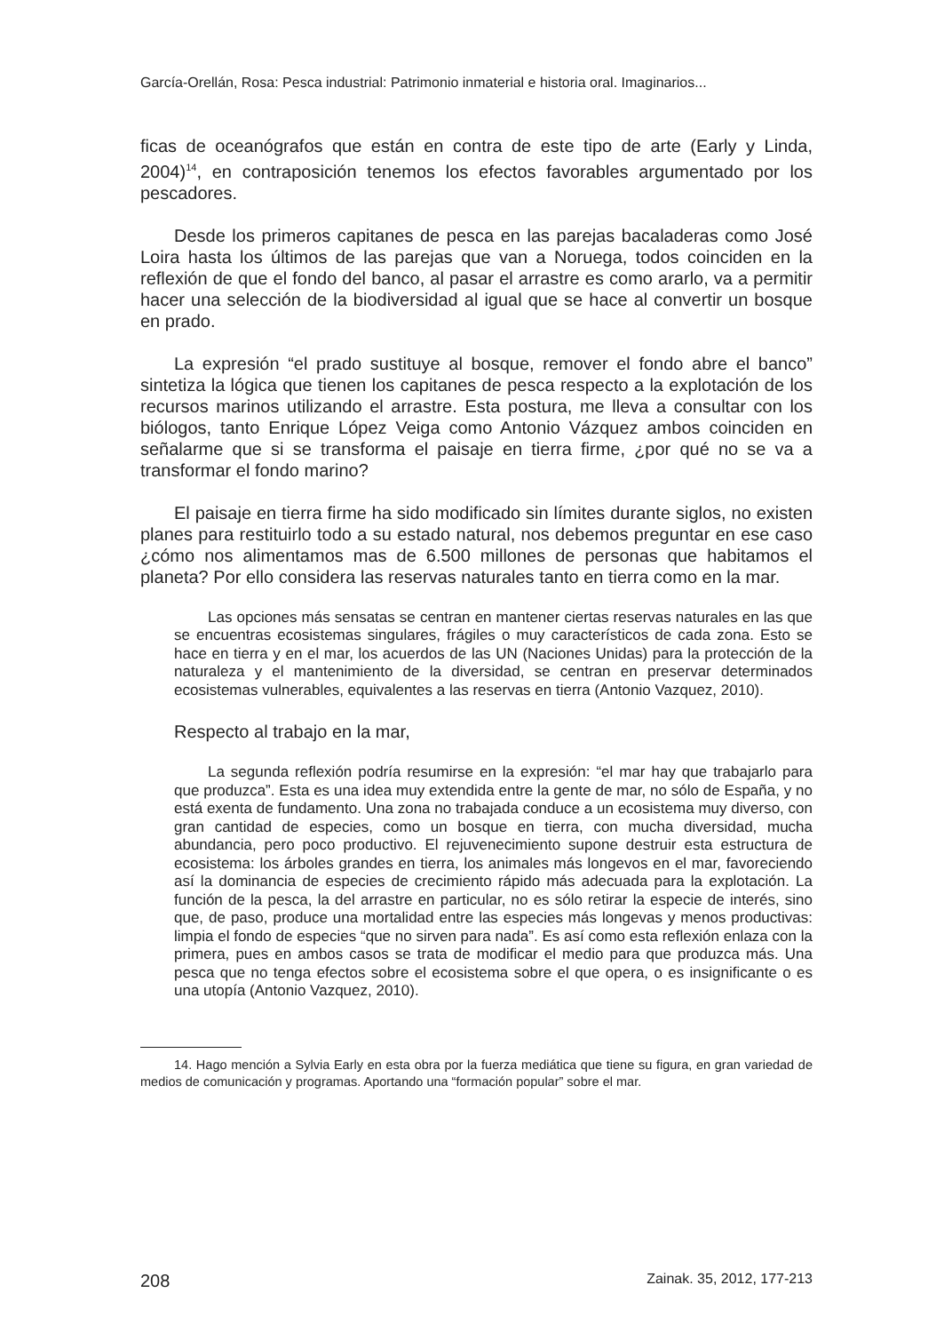García-Orellán, Rosa: Pesca industrial: Patrimonio inmaterial e historia oral. Imaginarios...
ficas de oceanógrafos que están en contra de este tipo de arte (Early y Linda, 2004)<sup>14</sup>, en contraposición tenemos los efectos favorables argumentado por los pescadores.
Desde los primeros capitanes de pesca en las parejas bacaladeras como José Loira hasta los últimos de las parejas que van a Noruega, todos coinciden en la reflexión de que el fondo del banco, al pasar el arrastre es como ararlo, va a permitir hacer una selección de la biodiversidad al igual que se hace al convertir un bosque en prado.
La expresión “el prado sustituye al bosque, remover el fondo abre el banco” sintetiza la lógica que tienen los capitanes de pesca respecto a la explotación de los recursos marinos utilizando el arrastre. Esta postura, me lleva a consultar con los biólogos, tanto Enrique López Veiga como Antonio Vázquez ambos coinciden en señalarme que si se transforma el paisaje en tierra firme, ¿por qué no se va a transformar el fondo marino?
El paisaje en tierra firme ha sido modificado sin límites durante siglos, no existen planes para restituirlo todo a su estado natural, nos debemos preguntar en ese caso ¿cómo nos alimentamos mas de 6.500 millones de personas que habitamos el planeta? Por ello considera las reservas naturales tanto en tierra como en la mar.
Las opciones más sensatas se centran en mantener ciertas reservas naturales en las que se encuentras ecosistemas singulares, frágiles o muy característicos de cada zona. Esto se hace en tierra y en el mar, los acuerdos de las UN (Naciones Unidas) para la protección de la naturaleza y el mantenimiento de la diversidad, se centran en preservar determinados ecosistemas vulnerables, equivalentes a las reservas en tierra (Antonio Vazquez, 2010).
Respecto al trabajo en la mar,
La segunda reflexión podría resumirse en la expresión: “el mar hay que trabajarlo para que produzca”. Esta es una idea muy extendida entre la gente de mar, no sólo de España, y no está exenta de fundamento. Una zona no trabajada conduce a un ecosistema muy diverso, con gran cantidad de especies, como un bosque en tierra, con mucha diversidad, mucha abundancia, pero poco productivo. El rejuvenecimiento supone destruir esta estructura de ecosistema: los árboles grandes en tierra, los animales más longevos en el mar, favoreciendo así la dominancia de especies de crecimiento rápido más adecuada para la explotación. La función de la pesca, la del arrastre en particular, no es sólo retirar la especie de interés, sino que, de paso, produce una mortalidad entre las especies más longevas y menos productivas: limpia el fondo de especies “que no sirven para nada”. Es así como esta reflexión enlaza con la primera, pues en ambos casos se trata de modificar el medio para que produzca más. Una pesca que no tenga efectos sobre el ecosistema sobre el que opera, o es insignificante o es una utopía (Antonio Vazquez, 2010).
14. Hago mención a Sylvia Early en esta obra por la fuerza mediática que tiene su figura, en gran variedad de medios de comunicación y programas. Aportando una “formación popular” sobre el mar.
208 Zainak. 35, 2012, 177-213